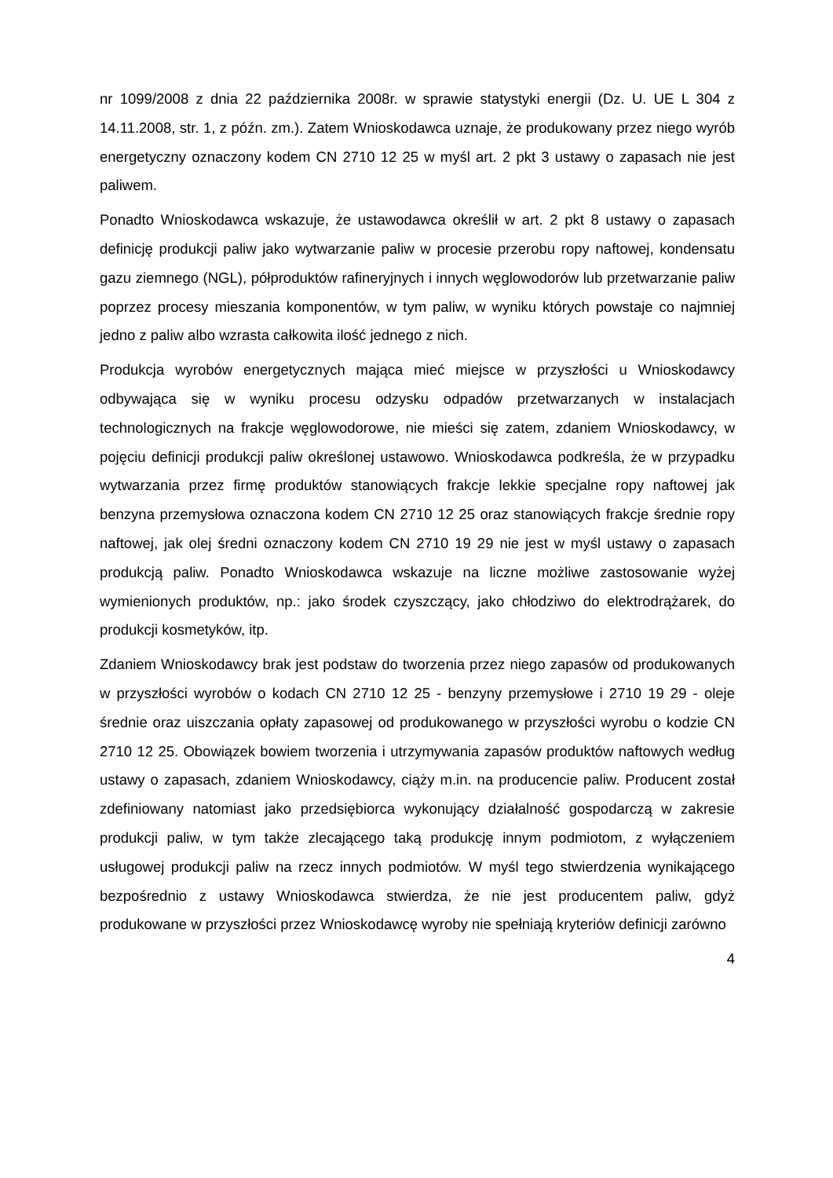nr 1099/2008 z dnia 22 października 2008r. w sprawie statystyki energii (Dz. U. UE L 304 z 14.11.2008, str. 1, z późn. zm.). Zatem Wnioskodawca uznaje, że produkowany przez niego wyrób energetyczny oznaczony kodem CN 2710 12 25 w myśl art. 2 pkt 3 ustawy o zapasach nie jest paliwem.
Ponadto Wnioskodawca wskazuje, że ustawodawca określił w art. 2 pkt 8 ustawy o zapasach definicję produkcji paliw jako wytwarzanie paliw w procesie przerobu ropy naftowej, kondensatu gazu ziemnego (NGL), półproduktów rafineryjnych i innych węglowodorów lub przetwarzanie paliw poprzez procesy mieszania komponentów, w tym paliw, w wyniku których powstaje co najmniej jedno z paliw albo wzrasta całkowita ilość jednego z nich.
Produkcja wyrobów energetycznych mająca mieć miejsce w przyszłości u Wnioskodawcy odbywająca się w wyniku procesu odzysku odpadów przetwarzanych w instalacjach technologicznych na frakcje węglowodorowe, nie mieści się zatem, zdaniem Wnioskodawcy, w pojęciu definicji produkcji paliw określonej ustawowo. Wnioskodawca podkreśla, że w przypadku wytwarzania przez firmę produktów stanowiących frakcje lekkie specjalne ropy naftowej jak benzyna przemysłowa oznaczona kodem CN 2710 12 25 oraz stanowiących frakcje średnie ropy naftowej, jak olej średni oznaczony kodem CN 2710 19 29 nie jest w myśl ustawy o zapasach produkcją paliw. Ponadto Wnioskodawca wskazuje na liczne możliwe zastosowanie wyżej wymienionych produktów, np.: jako środek czyszczący, jako chłodziwo do elektrodrążarek, do produkcji kosmetyków, itp.
Zdaniem Wnioskodawcy brak jest podstaw do tworzenia przez niego zapasów od produkowanych w przyszłości wyrobów o kodach CN 2710 12 25 - benzyny przemysłowe i 2710 19 29 - oleje średnie oraz uiszczania opłaty zapasowej od produkowanego w przyszłości wyrobu o kodzie CN 2710 12 25. Obowiązek bowiem tworzenia i utrzymywania zapasów produktów naftowych według ustawy o zapasach, zdaniem Wnioskodawcy, ciąży m.in. na producencie paliw. Producent został zdefiniowany natomiast jako przedsiębiorca wykonujący działalność gospodarczą w zakresie produkcji paliw, w tym także zlecającego taką produkcję innym podmiotom, z wyłączeniem usługowej produkcji paliw na rzecz innych podmiotów. W myśl tego stwierdzenia wynikającego bezpośrednio z ustawy Wnioskodawca stwierdza, że nie jest producentem paliw, gdyż produkowane w przyszłości przez Wnioskodawcę wyroby nie spełniają kryteriów definicji zarówno
4